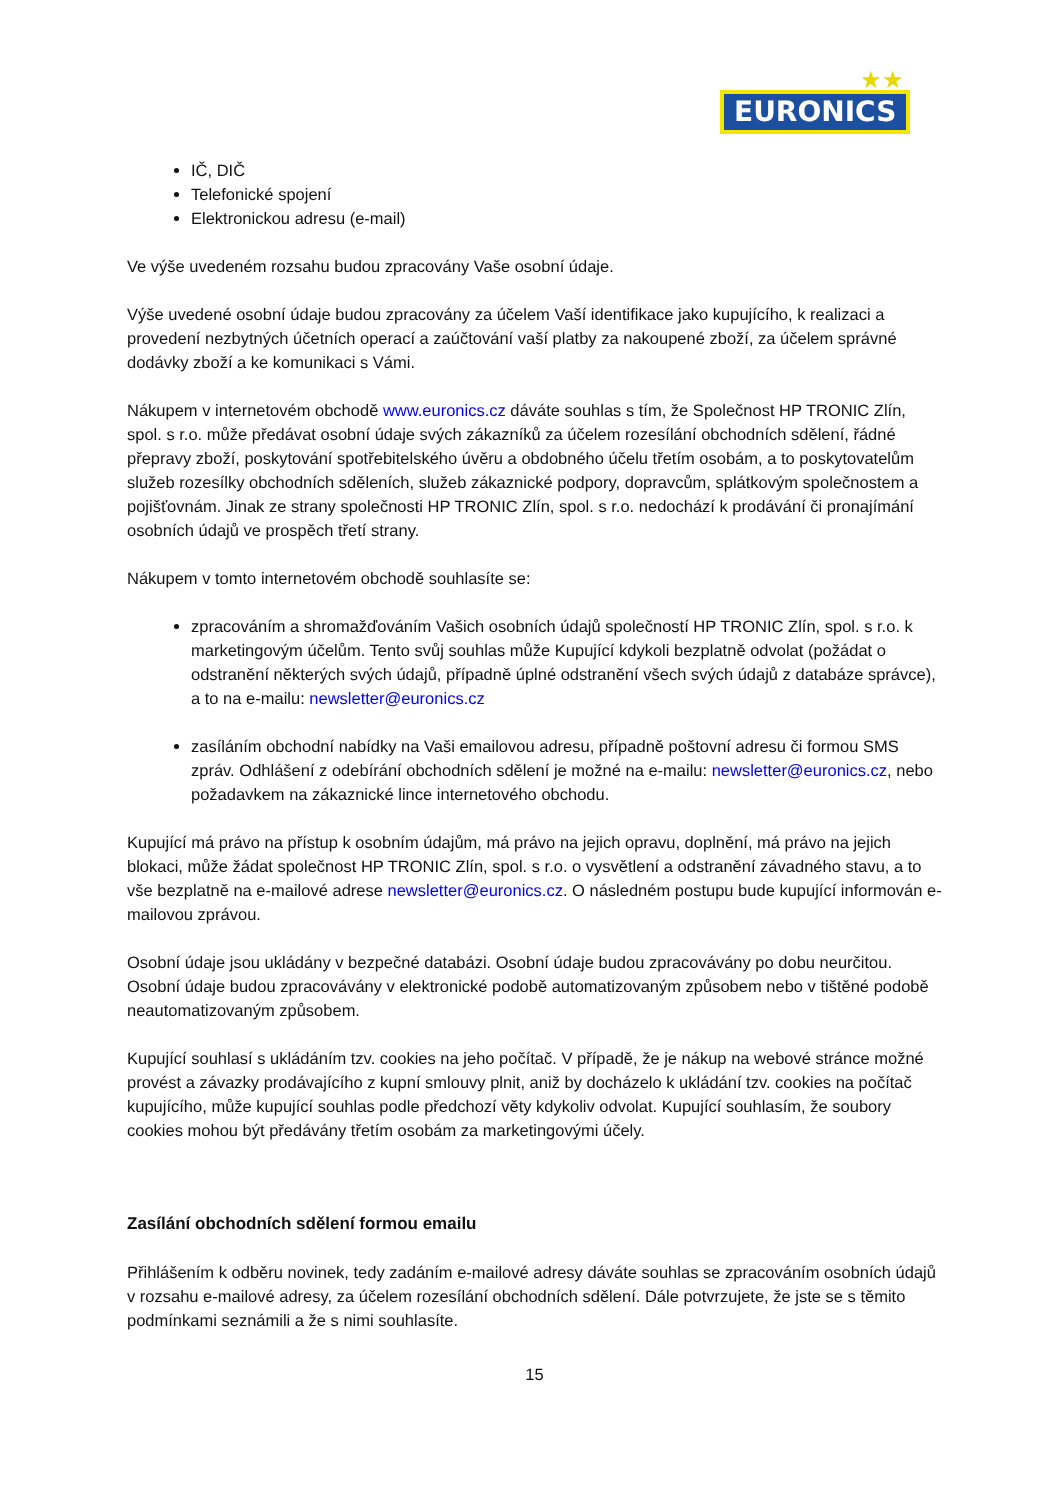★★
EURONICS
IČ, DIČ
Telefonické spojení
Elektronickou adresu (e-mail)
Ve výše uvedeném rozsahu budou zpracovány Vaše osobní údaje.
Výše uvedené osobní údaje budou zpracovány za účelem Vaší identifikace jako kupujícího, k realizaci a provedení nezbytných účetních operací a zaúčtování vaší platby za nakoupené zboží, za účelem správné dodávky zboží a ke komunikaci s Vámi.
Nákupem v internetovém obchodě www.euronics.cz dáváte souhlas s tím, že Společnost HP TRONIC Zlín, spol. s r.o. může předávat osobní údaje svých zákazníků za účelem rozesílání obchodních sdělení, řádné přepravy zboží, poskytování spotřebitelského úvěru a obdobného účelu třetím osobám, a to poskytovatelům služeb rozesílky obchodních sděleních, služeb zákaznické podpory, dopravcům, splátkovým společnostem a pojišťovnám. Jinak ze strany společnosti HP TRONIC Zlín, spol. s r.o. nedochází k prodávání či pronajímání osobních údajů ve prospěch třetí strany.
Nákupem v tomto internetovém obchodě souhlasíte se:
zpracováním a shromažďováním Vašich osobních údajů společností HP TRONIC Zlín, spol. s r.o. k marketingovým účelům. Tento svůj souhlas může Kupující kdykoli bezplatně odvolat (požádat o odstranění některých svých údajů, případně úplné odstranění všech svých údajů z databáze správce), a to na e-mailu: newsletter@euronics.cz
zasíláním obchodní nabídky na Vaši emailovou adresu, případně poštovní adresu či formou SMS zpráv. Odhlášení z odebírání obchodních sdělení je možné na e-mailu: newsletter@euronics.cz, nebo požadavkem na zákaznické lince internetového obchodu.
Kupující má právo na přístup k osobním údajům, má právo na jejich opravu, doplnění, má právo na jejich blokaci, může žádat společnost HP TRONIC Zlín, spol. s r.o. o vysvětlení a odstranění závadného stavu, a to vše bezplatně na e-mailové adrese newsletter@euronics.cz. O následném postupu bude kupující informován e-mailovou zprávou.
Osobní údaje jsou ukládány v bezpečné databázi. Osobní údaje budou zpracovávány po dobu neurčitou. Osobní údaje budou zpracovávány v elektronické podobě automatizovaným způsobem nebo v tištěné podobě neautomatizovaným způsobem.
Kupující souhlasí s ukládáním tzv. cookies na jeho počítač. V případě, že je nákup na webové stránce možné provést a závazky prodávajícího z kupní smlouvy plnit, aniž by docházelo k ukládání tzv. cookies na počítač kupujícího, může kupující souhlas podle předchozí věty kdykoliv odvolat. Kupující souhlasím, že soubory cookies mohou být předávány třetím osobám za marketingovými účely.
Zasílání obchodních sdělení formou emailu
Přihlášením k odběru novinek, tedy zadáním e-mailové adresy dáváte souhlas se zpracováním osobních údajů v rozsahu e-mailové adresy, za účelem rozesílání obchodních sdělení. Dále potvrzujete, že jste se s těmito podmínkami seznámili a že s nimi souhlasíte.
15